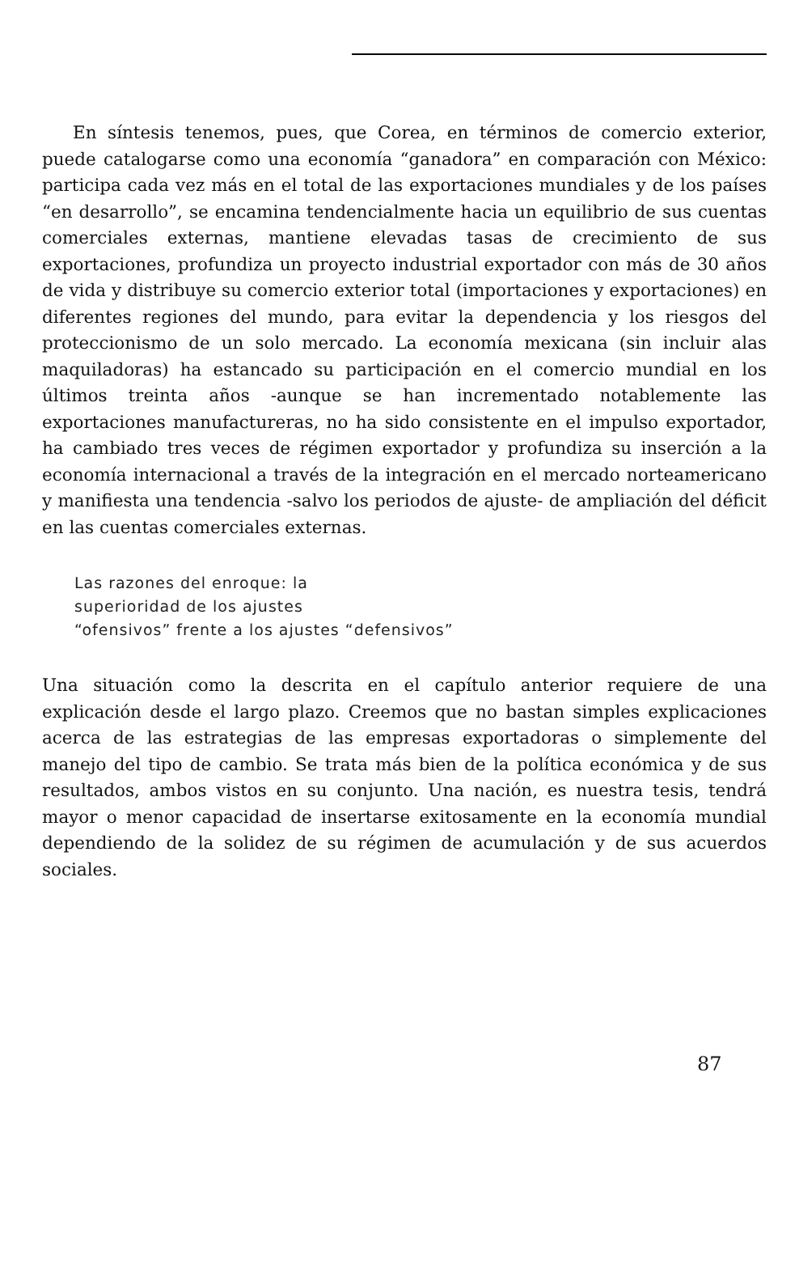En síntesis tenemos, pues, que Corea, en términos de comercio exterior, puede catalogarse como una economía “ganadora” en comparación con México: participa cada vez más en el total de las exportaciones mundiales y de los países “en desarrollo”, se encamina tendencialmente hacia un equilibrio de sus cuentas comerciales externas, mantiene elevadas tasas de crecimiento de sus exportaciones, profundiza un proyecto industrial exportador con más de 30 años de vida y distribuye su comercio exterior total (importaciones y exportaciones) en diferentes regiones del mundo, para evitar la dependencia y los riesgos del proteccionismo de un solo mercado. La economía mexicana (sin incluir alas maquiladoras) ha estancado su participación en el comercio mundial en los últimos treinta años -aunque se han incrementado notablemente las exportaciones manufactureras, no ha sido consistente en el impulso exportador, ha cambiado tres veces de régimen exportador y profundiza su inserción a la economía internacional a través de la integración en el mercado norteamericano y manifiesta una tendencia -salvo los periodos de ajuste- de ampliación del déficit en las cuentas comerciales externas.
Las razones del enroque: la
superioridad de los ajustes
“ofensivos” frente a los ajustes “defensivos”
Una situación como la descrita en el capítulo anterior requiere de una explicación desde el largo plazo. Creemos que no bastan simples explicaciones acerca de las estrategias de las empresas exportadoras o simplemente del manejo del tipo de cambio. Se trata más bien de la política económica y de sus resultados, ambos vistos en su conjunto. Una nación, es nuestra tesis, tendrá mayor o menor capacidad de insertarse exitosamente en la economía mundial dependiendo de la solidez de su régimen de acumulación y de sus acuerdos sociales.
87